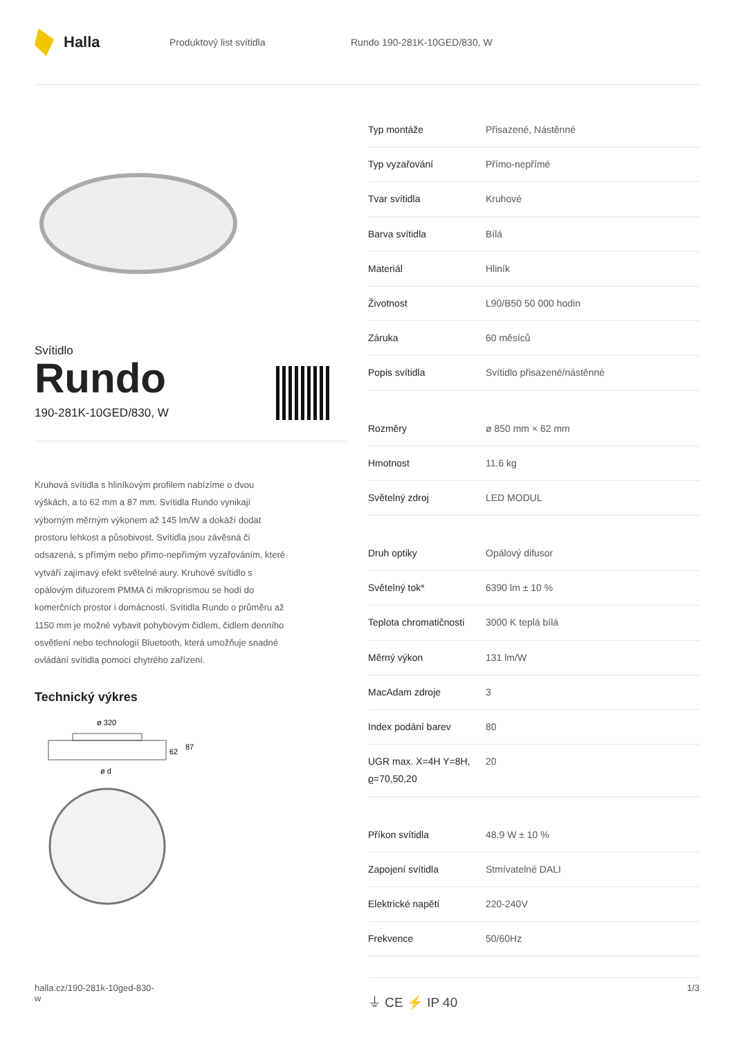Halla
Produktový list svítidla Rundo 190-281K-10GED/830, W
Svítidlo
Rundo
190-281K-10GED/830, W
Kruhová svítidla s hliníkovým profilem nabízíme o dvou výškách, a to 62 mm a 87 mm. Svítidla Rundo vynikají výborným měrným výkonem až 145 lm/W a dokáží dodat prostoru lehkost a působivost. Svítidla jsou závěsná či odsazená, s přímým nebo přímo-nepřímým vyzařováním, které vytváří zajímavý efekt světelné aury. Kruhové svítidlo s opálovým difuzorem PMMA či mikroprismou se hodí do komerčních prostor i domácností. Svítidla Rundo o průměru až 1150 mm je možné vybavit pohybovým čidlem, čidlem denního osvětlení nebo technologií Bluetooth, která umožňuje snadné ovládání svítidla pomocí chytrého zařízení.
Technický výkres
ø 320
62
87
ø d
| Typ montáže | Přisazené, Nástěnné |
| Typ vyzařování | Přímo-nepřímé |
| Tvar svítidla | Kruhové |
| Barva svítidla | Bílá |
| Materiál | Hliník |
| Životnost | L90/B50 50 000 hodin |
| Záruka | 60 měsíců |
| Popis svítidla | Svítidlo přisazené/nástěnné |
| Rozměry | ø 850 mm × 62 mm |
| Hmotnost | 11.6 kg |
| Světelný zdroj | LED MODUL |
| Druh optiky | Opálový difusor |
| Světelný tok* | 6390 lm ± 10 % |
| Teplota chromatičnosti | 3000 K teplá bílá |
| Měrný výkon | 131 lm/W |
| MacAdam zdroje | 3 |
| Index podání barev | 80 |
| UGR max. X=4H Y=8H, ϱ=70,50,20 | 20 |
| Příkon svítidla | 48.9 W ± 10 % |
| Zapojení svítidla | Stmívatelné DALI |
| Elektrické napětí | 220-240V |
| Frekvence | 50/60Hz |
⏚ CE ⚡ IP 40
halla.cz/190-281k-10ged-830-
w
1/3